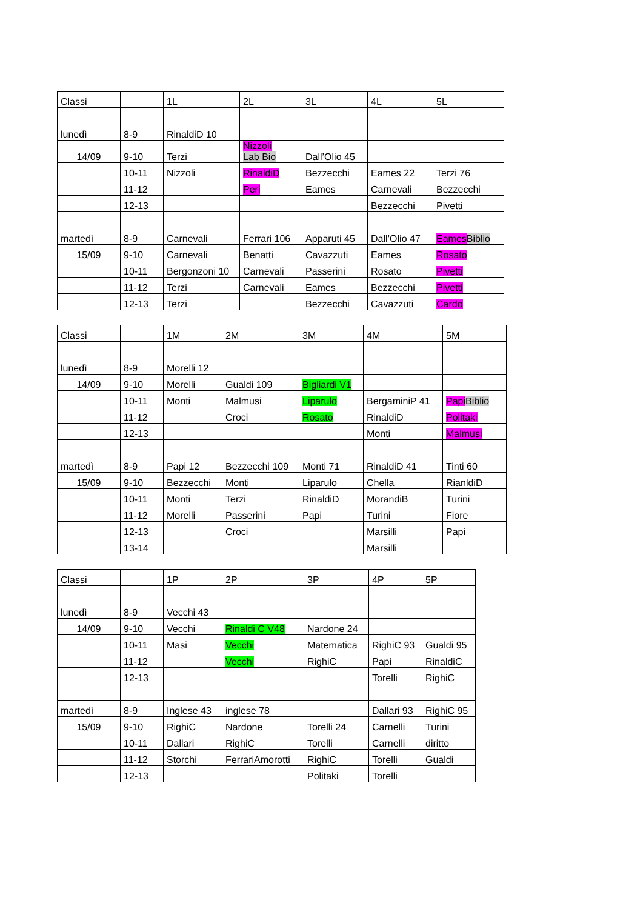| Classi | | 1L | 2L | 3L | 4L | 5L |
| lunedì | 8-9 | RinaldiD 10 | | | | |
| 14/09 | 9-10 | Terzi | Nizzoli Lab Bio | Dall’Olio 45 | | |
| | 10-11 | Nizzoli | RinaldiD | Bezzecchi | Eames 22 | Terzi 76 |
| | 11-12 | | Peri | Eames | Carnevali | Bezzecchi |
| | 12-13 | | | | Bezzecchi | Pivetti |
| martedì | 8-9 | Carnevali | Ferrari 106 | Apparuti 45 | Dall’Olio 47 | Eames Biblio |
| 15/09 | 9-10 | Carnevali | Benatti | Cavazzuti | Eames | Rosato |
| | 10-11 | Bergonzoni 10 | Carnevali | Passerini | Rosato | Pivetti |
| | 11-12 | Terzi | Carnevali | Eames | Bezzecchi | Pivetti |
| | 12-13 | Terzi | | Bezzecchi | Cavazzuti | Cardo |
| Classi | | 1M | 2M | 3M | 4M | 5M |
| lunedì | 8-9 | Morelli 12 | | | | |
| 14/09 | 9-10 | Morelli | Gualdi 109 | Bigliardi V1 | | |
| | 10-11 | Monti | Malmusi | Liparulo | BergaminiP 41 | Papi Biblio |
| | 11-12 | | Croci | Rosato | RinaldiD | Politaki |
| | 12-13 | | | | Monti | Malmusi |
| martedì | 8-9 | Papi 12 | Bezzecchi 109 | Monti 71 | RinaldiD 41 | Tinti 60 |
| 15/09 | 9-10 | Bezzecchi | Monti | Liparulo | Chella | RianldiD |
| | 10-11 | Monti | Terzi | RinaldiD | MorandiB | Turini |
| | 11-12 | Morelli | Passerini | Papi | Turini | Fiore |
| | 12-13 | | Croci | | Marsilli | Papi |
| | 13-14 | | | | Marsilli | |
| Classi | | 1P | 2P | 3P | 4P | 5P |
| lunedì | 8-9 | Vecchi 43 | | | | |
| 14/09 | 9-10 | Vecchi | Rinaldi C V48 | Nardone 24 | | |
| | 10-11 | Masi | Vecchi | Matematica | RighiC 93 | Gualdi 95 |
| | 11-12 | | Vecchi | RighiC | Papi | RinaldiC |
| | 12-13 | | | | Torelli | RighiC |
| martedì | 8-9 | Inglese 43 | inglese 78 | | Dallari 93 | RighiC 95 |
| 15/09 | 9-10 | RighiC | Nardone | Torelli 24 | Carnelli | Turini |
| | 10-11 | Dallari | RighiC | Torelli | Carnelli | diritto |
| | 11-12 | Storchi | FerrariAmorotti | RighiC | Torelli | Gualdi |
| | 12-13 | | | Politaki | Torelli | |